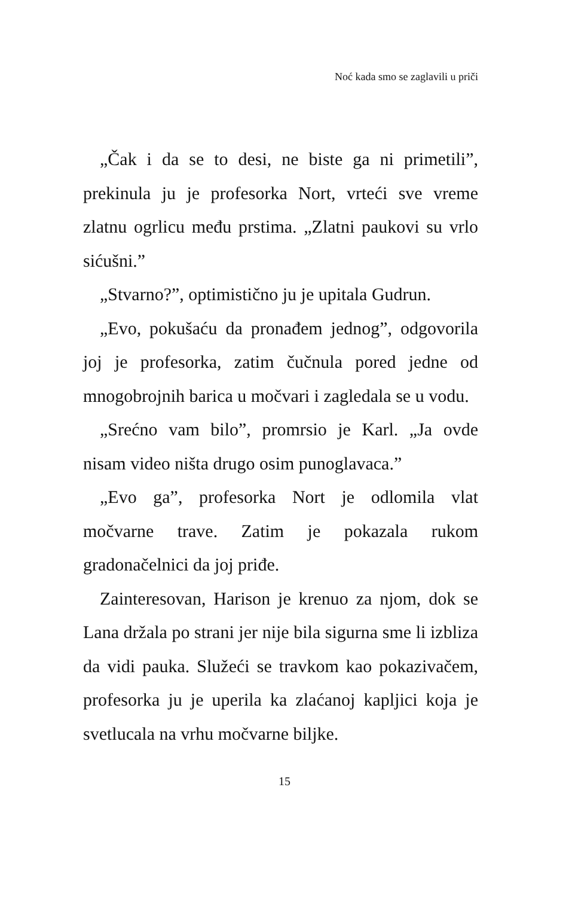Noć kada smo se zaglavili u priči
„Čak i da se to desi, ne biste ga ni primetili”, prekinula ju je profesorka Nort, vrteći sve vreme zlatnu ogrlicu među prstima. „Zlatni paukovi su vrlo sićušni.”
„Stvarno?”, optimistično ju je upitala Gudrun.
„Evo, pokušaću da pronađem jednog”, odgovorila joj je profesorka, zatim čučnula pored jedne od mnogobrojnih barica u močvari i zagledala se u vodu.
„Srećno vam bilo”, promrsio je Karl. „Ja ovde nisam video ništa drugo osim punoglavaca.”
„Evo ga”, profesorka Nort je odlomila vlat močvarne trave. Zatim je pokazala rukom gradonačelnici da joj priđe.
Zainteresovan, Harison je krenuo za njom, dok se Lana držala po strani jer nije bila sigurna sme li izbliza da vidi pauka. Služeći se travkom kao pokazivačem, profesorka ju je uperila ka zlaćanoj kapljici koja je svetlucala na vrhu močvarne biljke.
15